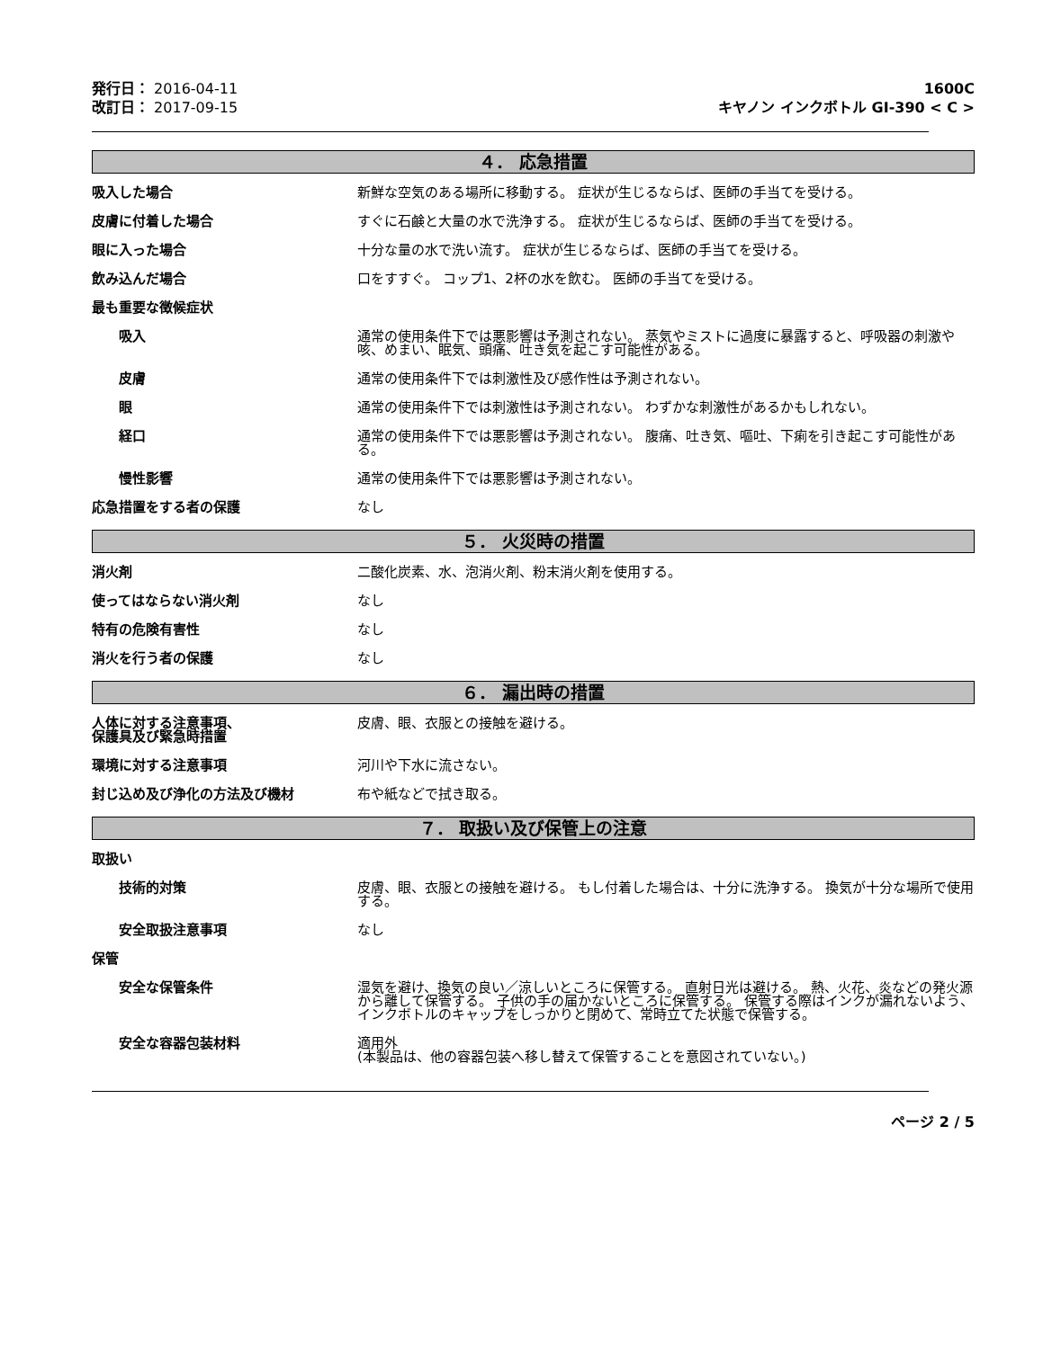発行日： 2016-04-11
改訂日： 2017-09-15
1600C
キヤノン インクボトル GI-390 < C >
４． 応急措置
吸入した場合 新鮮な空気のある場所に移動する。 症状が生じるならば、医師の手当てを受ける。
皮膚に付着した場合 すぐに石鹸と大量の水で洗浄する。 症状が生じるならば、医師の手当てを受ける。
眼に入った場合 十分な量の水で洗い流す。 症状が生じるならば、医師の手当てを受ける。
飲み込んだ場合 口をすすぐ。 コップ1、2杯の水を飲む。 医師の手当てを受ける。
最も重要な徴候症状
吸入 通常の使用条件下では悪影響は予測されない。 蒸気やミストに過度に暴露すると、呼吸器の刺激や咳、めまい、眠気、頭痛、吐き気を起こす可能性がある。
皮膚 通常の使用条件下では刺激性及び感作性は予測されない。
眼 通常の使用条件下では刺激性は予測されない。 わずかな刺激性があるかもしれない。
経口 通常の使用条件下では悪影響は予測されない。 腹痛、吐き気、嘔吐、下痢を引き起こす可能性がある。
慢性影響 通常の使用条件下では悪影響は予測されない。
応急措置をする者の保護 なし
５． 火災時の措置
消火剤 二酸化炭素、水、泡消火剤、粉末消火剤を使用する。
使ってはならない消火剤 なし
特有の危険有害性 なし
消火を行う者の保護 なし
６． 漏出時の措置
人体に対する注意事項、
保護具及び緊急時措置
皮膚、眼、衣服との接触を避ける。
環境に対する注意事項 河川や下水に流さない。
封じ込め及び浄化の方法及び機材 布や紙などで拭き取る。
７． 取扱い及び保管上の注意
取扱い
技術的対策 皮膚、眼、衣服との接触を避ける。 もし付着した場合は、十分に洗浄する。 換気が十分な場所で使用する。
安全取扱注意事項 なし
保管
安全な保管条件 湿気を避け、換気の良い／涼しいところに保管する。 直射日光は避ける。 熱、火花、炎などの発火源から離して保管する。 子供の手の届かないところに保管する。 保管する際はインクが漏れないよう、インクボトルのキャップをしっかりと閉めて、常時立てた状態で保管する。
安全な容器包装材料 適用外
(本製品は、他の容器包装へ移し替えて保管することを意図されていない。)
ページ 2 / 5